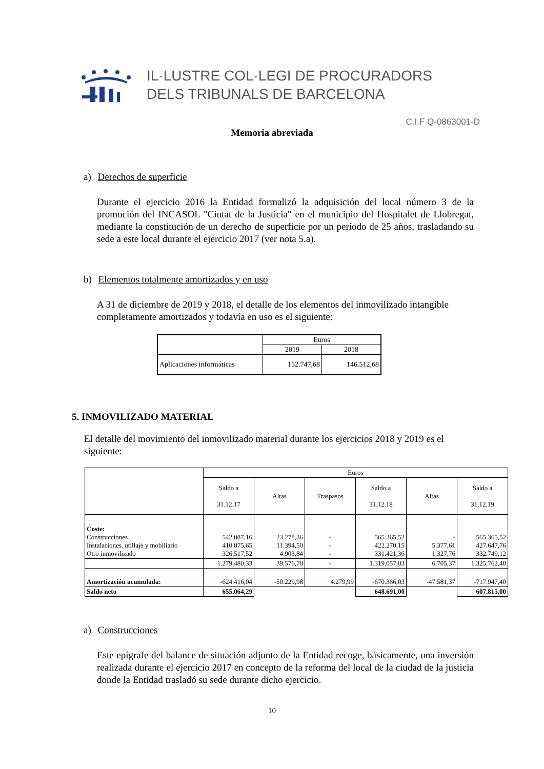IL·LUSTRE COL·LEGI DE PROCURADORS
DELS TRIBUNALS DE BARCELONA
C.I.F Q-0863001-D
Memoria abreviada
a) Derechos de superficie
Durante el ejercicio 2016 la Entidad formalizó la adquisición del local número 3 de la promoción del INCASOL "Ciutat de la Justicia" en el municipio del Hospitalet de Llobregat, mediante la constitución de un derecho de superficie por un período de 25 años, trasladando su sede a este local durante el ejercicio 2017 (ver nota 5.a).
b) Elementos totalmente amortizados y en uso
A 31 de diciembre de 2019 y 2018, el detalle de los elementos del inmovilizado intangible completamente amortizados y todavía en uso es el siguiente:
| | Euros | |
| --- | --- | --- |
| | 2019 | 2018 |
| Aplicaciones informáticas | 152.747,68 | 146.512,68 |
5. INMOVILIZADO MATERIAL
El detalle del movimiento del inmovilizado material durante los ejercicios 2018 y 2019 es el siguiente:
| | Euros | | | | | |
| --- | --- | --- | --- | --- | --- | --- |
| | Saldo a 31.12.17 | Altas | Traspasos | Saldo a 31.12.18 | Altas | Saldo a 31.12.19 |
| Coste: Construcciones Instalaciones, utillaje y mobiliario Otro inmovilizado | 542.087,16 410.875,65 326.517,52 | 23.278,36 11.394,50 4.903,84 | - - - | 565.365,52 422.270,15 331.421,36 | - 5.377,61 1.327,76 | 565.365,52 427.647,76 332.749,12 |
| | 1.279.480,33 | 39.576,70 | - | 1.319.057,03 | 6.705,37 | 1.325.762,40 |
| Amortización acumulada: | -624.416,04 | -50.229,98 | 4.279,99 | -670.366,03 | -47.581,37 | -717.947,40 |
| Saldo neto | 655.064,29 | | | 648.691,00 | | 607.815,00 |
a) Construcciones
Este epígrafe del balance de situación adjunto de la Entidad recoge, básicamente, una inversión realizada durante el ejercicio 2017 en concepto de la reforma del local de la ciudad de la justicia donde la Entidad trasladó su sede durante dicho ejercicio.
10